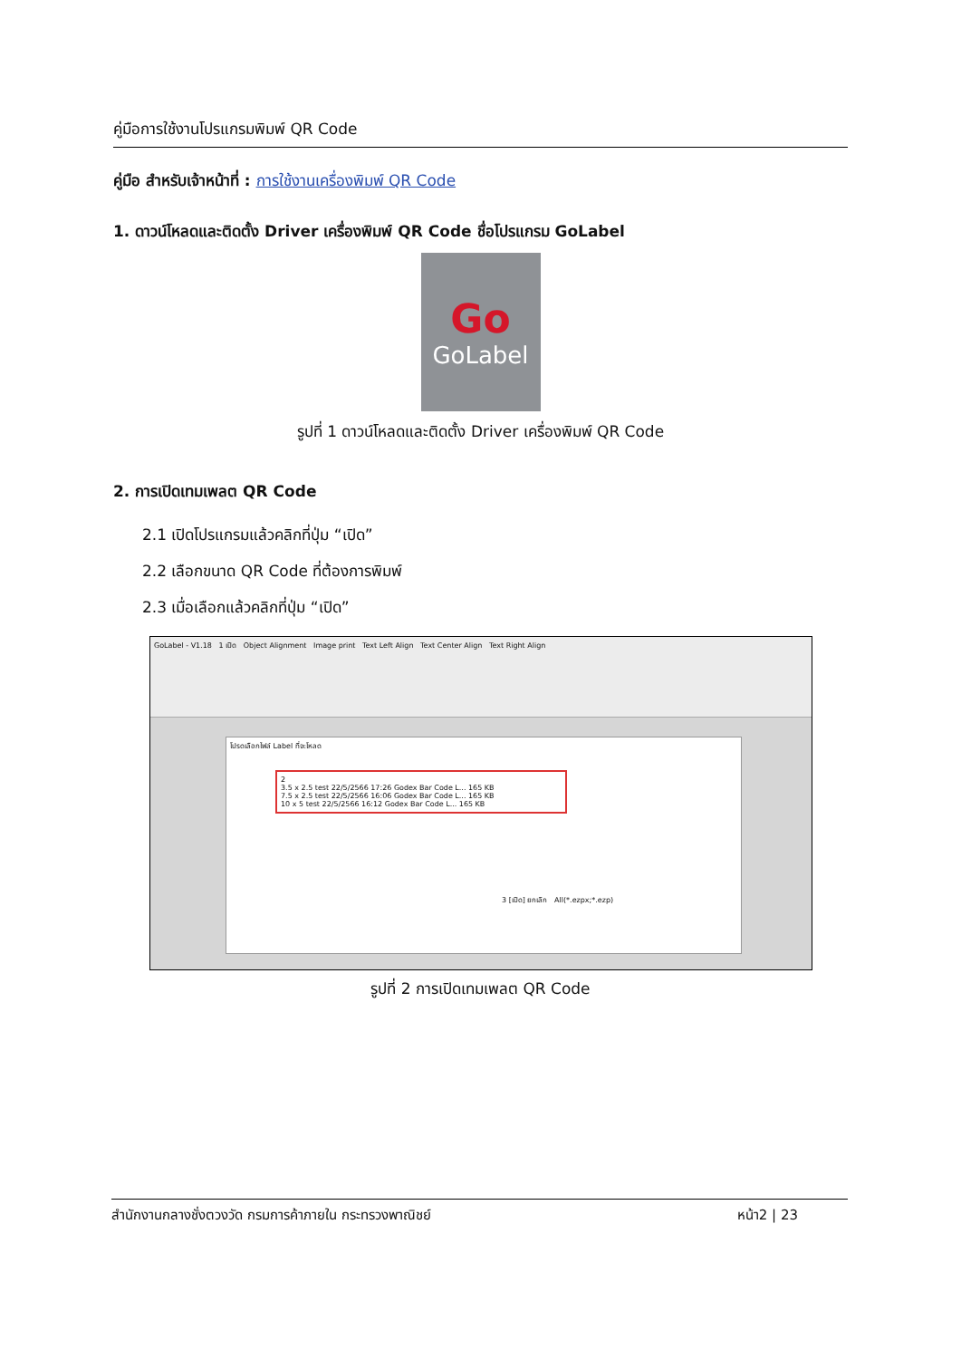คู่มือการใช้งานโปรแกรมพิมพ์ QR Code
คู่มือ สำหรับเจ้าหน้าที่ : การใช้งานเครื่องพิมพ์ QR Code
1. ดาวน์โหลดและติดตั้ง Driver เครื่องพิมพ์ QR Code ชื่อโปรแกรม GoLabel
Go
GoLabel
รูปที่ 1 ดาวน์โหลดและติดตั้ง Driver เครื่องพิมพ์ QR Code
2. การเปิดเทมเพลต QR Code
2.1 เปิดโปรแกรมแล้วคลิกที่ปุ่ม “เปิด”
2.2 เลือกขนาด QR Code ที่ต้องการพิมพ์
2.3 เมื่อเลือกแล้วคลิกที่ปุ่ม “เปิด”
GoLabel - V1.18 1 เปิด Object Alignment Image print Text Left Align Text Center Align Text Right Align
โปรดเลือกไฟล์ Label ที่จะโหลด
2
3.5 x 2.5 test 22/5/2566 17:26 Godex Bar Code L... 165 KB
7.5 x 2.5 test 22/5/2566 16:06 Godex Bar Code L... 165 KB
10 x 5 test 22/5/2566 16:12 Godex Bar Code L... 165 KB
3 [เปิด] ยกเลิก All(*.ezpx;*.ezp)
รูปที่ 2 การเปิดเทมเพลต QR Code
สำนักงานกลางชั่งตวงวัด กรมการค้าภายใน กระทรวงพาณิชย์ หน้า2 | 23